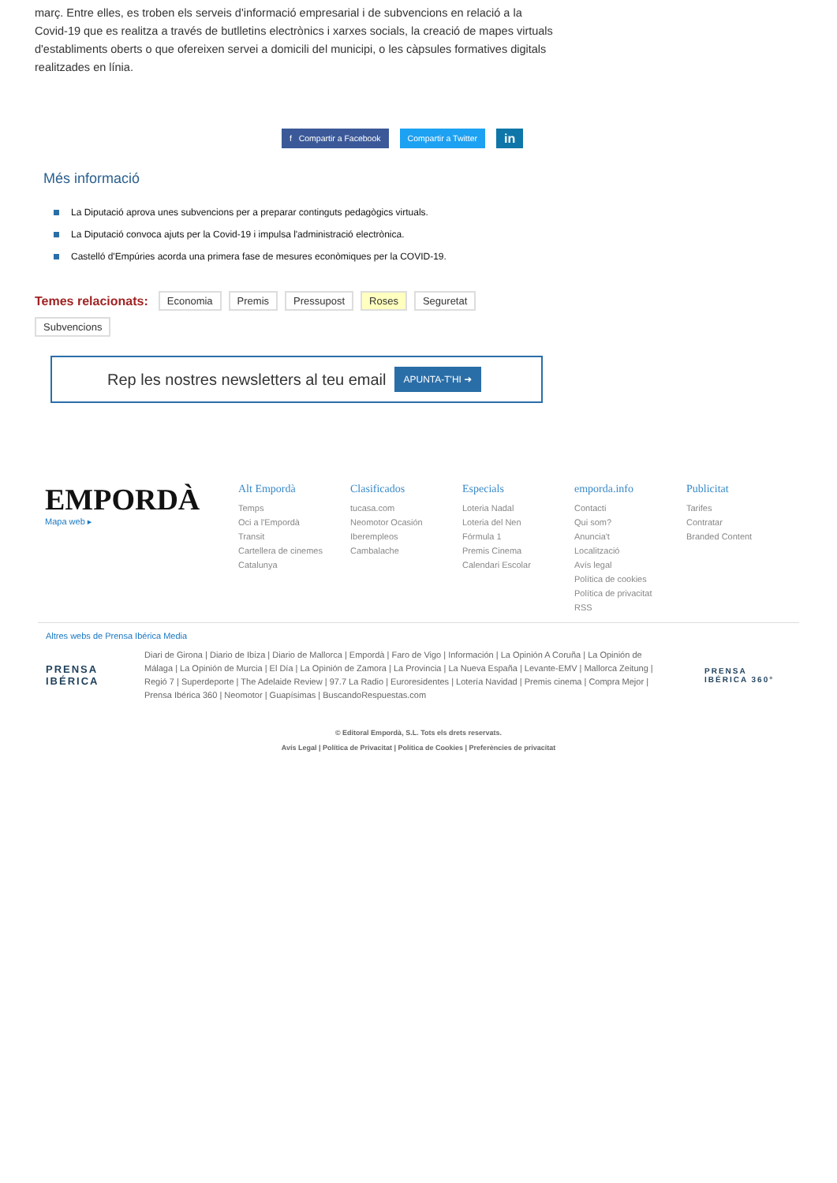març. Entre elles, es troben els serveis d'informació empresarial i de subvencions en relació a la Covid-19 que es realitza a través de butlletins electrònics i xarxes socials, la creació de mapes virtuals d'establiments oberts o que ofereixen servei a domicili del municipi, o les càpsules formatives digitals realitzades en línia.
f Compartir a Facebook Compartir a Twitter
in
Més informació
La Diputació aprova unes subvencions per a preparar continguts pedagògics virtuals.
La Diputació convoca ajuts per la Covid-19 i impulsa l'administració electrònica.
Castelló d'Empúries acorda una primera fase de mesures econòmiques per la COVID-19.
Temes relacionats: Economia Premis Pressupost Roses Seguretat Subvencions
Rep les nostres newsletters al teu email APUNTA-T'HI ➜
EMPORDÀ
Mapa web ▸
Alt Empordà
Temps
Oci a l'Empordà
Transit
Cartellera de cinemes
Catalunya
Clasificados
tucasa.com
Neomotor Ocasión
Iberempleos
Cambalache
Especials
Loteria Nadal
Loteria del Nen
Fórmula 1
Premis Cinema
Calendari Escolar
emporda.info
Contacti
Qui som?
Anuncia't
Localització
Avís legal
Política de cookies
Política de privacitat
RSS
Publicitat
Tarifes
Contratar
Branded Content
Altres webs de Prensa Ibérica Media
PRENSA
IBÉRICA
Diari de Girona | Diario de Ibiza | Diario de Mallorca | Empordà | Faro de Vigo | Información | La Opinión A Coruña | La Opinión de Málaga | La Opinión de Murcia | El Día | La Opinión de Zamora | La Provincia | La Nueva España | Levante-EMV | Mallorca Zeitung | Regió 7 | Superdeporte | The Adelaide Review | 97.7 La Radio | Euroresidentes | Lotería Navidad | Premis cinema | Compra Mejor | Prensa Ibérica 360 | Neomotor | Guapísimas | BuscandoRespuestas.com
PRENSA
IBÉRICA 360°
© Editoral Empordà, S.L. Tots els drets reservats.
Avís Legal | Política de Privacitat | Política de Cookies | Preferències de privacitat